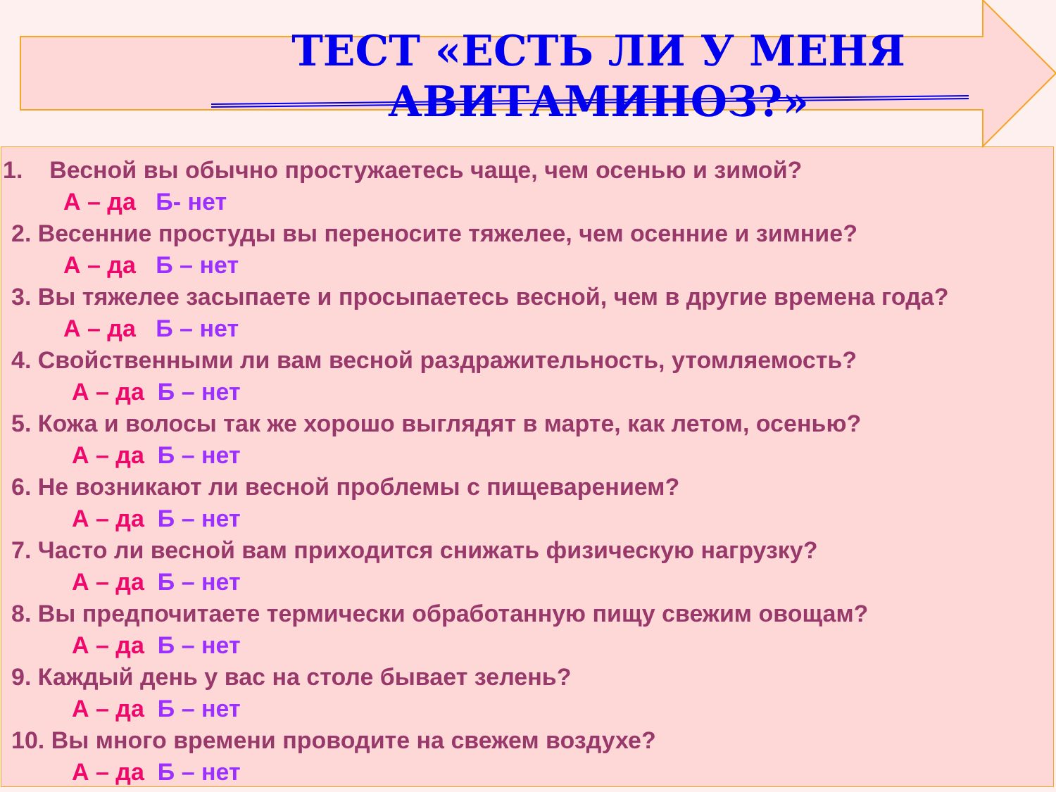ТЕСТ «ЕСТЬ ЛИ У МЕНЯ АВИТАМИНОЗ?»
1. Весной вы обычно простужаетесь чаще, чем осенью и зимой?
А – да Б- нет
2. Весенние простуды вы переносите тяжелее, чем осенние и зимние?
А – да Б – нет
3. Вы тяжелее засыпаете и просыпаетесь весной, чем в другие времена года?
А – да Б – нет
4. Свойственными ли вам весной раздражительность, утомляемость?
А – да Б – нет
5. Кожа и волосы так же хорошо выглядят в марте, как летом, осенью?
А – да Б – нет
6. Не возникают ли весной проблемы с пищеварением?
А – да Б – нет
7. Часто ли весной вам приходится снижать физическую нагрузку?
А – да Б – нет
8. Вы предпочитаете термически обработанную пищу свежим овощам?
А – да Б – нет
9. Каждый день у вас на столе бывает зелень?
А – да Б – нет
10. Вы много времени проводите на свежем воздухе?
А – да Б – нет